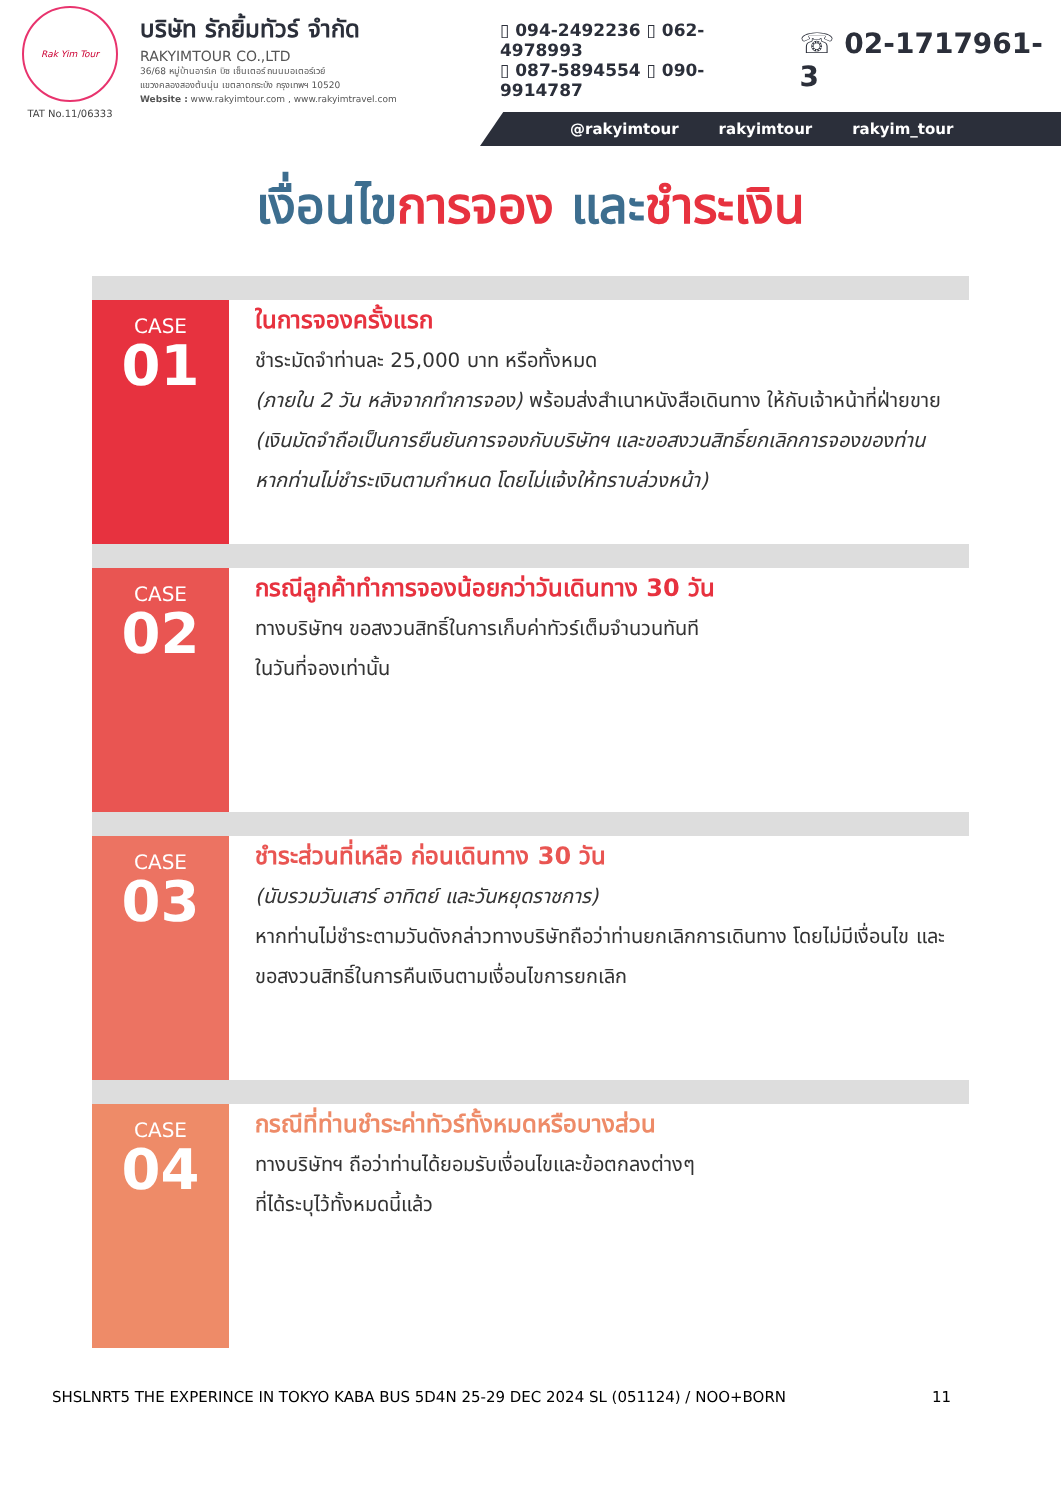Rak Yim Tour
TAT No.11/06333
บริษัท รักยิ้มทัวร์ จำกัด
RAKYIMTOUR CO.,LTD
36/68 หมู่บ้านอาร์เค บิซ เซ็นเตอร์ ถนนมอเตอร์เวย์
แขวงคลองสองต้นนุ่น เขตลาดกระบัง กรุงเทพฯ 10520
Website : www.rakyimtour.com , www.rakyimtravel.com
▯ 094-2492236 ▯ 062-4978993
▯ 087-5894554 ▯ 090-9914787
☏ 02-1717961-3
@rakyimtour rakyimtour rakyim_tour
เงื่อนไขการจอง และชำระเงิน
CASE
01
ในการจองครั้งแรก
ชำระมัดจำท่านละ 25,000 บาท หรือทั้งหมด
(ภายใน 2 วัน หลังจากทำการจอง) พร้อมส่งสำเนาหนังสือเดินทาง ให้กับเจ้าหน้าที่ฝ่ายขาย (เงินมัดจำถือเป็นการยืนยันการจองกับบริษัทฯ และขอสงวนสิทธิ์ยกเลิกการจองของท่านหากท่านไม่ชำระเงินตามกำหนด โดยไม่แจ้งให้ทราบล่วงหน้า)
CASE
02
กรณีลูกค้าทำการจองน้อยกว่าวันเดินทาง 30 วัน
ทางบริษัทฯ ขอสงวนสิทธิ์ในการเก็บค่าทัวร์เต็มจำนวนทันที
ในวันที่จองเท่านั้น
CASE
03
ชำระส่วนที่เหลือ ก่อนเดินทาง 30 วัน
(นับรวมวันเสาร์ อาทิตย์ และวันหยุดราชการ)
หากท่านไม่ชำระตามวันดังกล่าวทางบริษัทถือว่าท่านยกเลิกการเดินทาง โดยไม่มีเงื่อนไข และขอสงวนสิทธิ์ในการคืนเงินตามเงื่อนไขการยกเลิก
CASE
04
กรณีที่ท่านชำระค่าทัวร์ทั้งหมดหรือบางส่วน
ทางบริษัทฯ ถือว่าท่านได้ยอมรับเงื่อนไขและข้อตกลงต่างๆ
ที่ได้ระบุไว้ทั้งหมดนี้แล้ว
SHSLNRT5 THE EXPERINCE IN TOKYO KABA BUS 5D4N 25-29 DEC 2024 SL (051124) / NOO+BORN 11